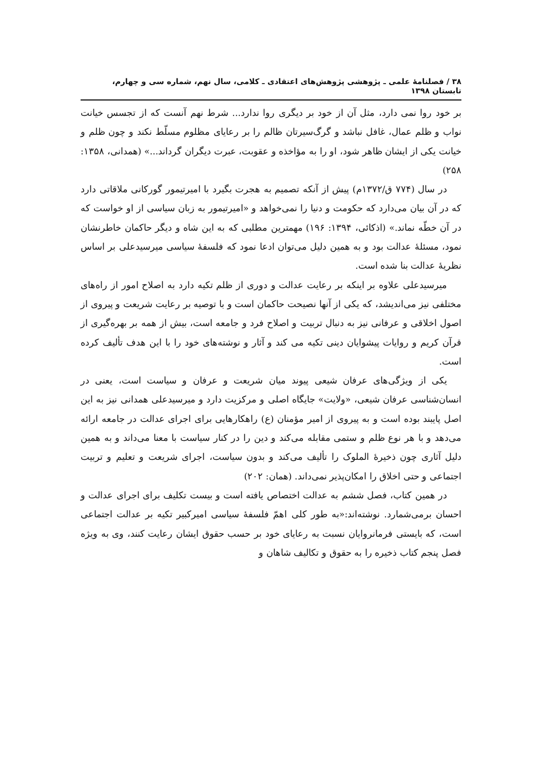۳۸ / فصلنامهٔ علمی ـ پژوهشی پژوهش‌های اعتقادی ـ کلامی، سال نهم، شماره سی و چهارم، تابستان ۱۳۹۸
بر خود روا نمی دارد، مثل آن از خود بر دیگری روا ندارد... شرط نهم آنست که از تجسس خیانت نواب و ظلم عمال، غافل نباشد و گرگ‌سیرتان ظالم را بر رعایای مظلوم مسلّط نکند و چون ظلم و خیانت یکی از ایشان ظاهر شود، او را به مؤاخذه و عقوبت، عبرت دیگران گرداند...» (همدانی، ۱۳۵۸: ۲۵۸)
در سال (۷۷۴ ق/۱۳۷۲م) پیش از آنکه تصمیم به هجرت بگیرد با امیرتیمور گورکانی ملاقاتی دارد که در آن بیان می‌دارد که حکومت و دنیا را نمی‌خواهد و «امیرتیمور به زبان سیاسی از او خواست که در آن خطّه نماند.» (اذکائی، ۱۳۹۴: ۱۹۶) مهمترین مطلبی که به این شاه و دیگر حاکمان خاطرنشان نمود، مسئلهٔ عدالت بود و به همین دلیل می‌توان ادعا نمود که فلسفهٔ سیاسی میرسیدعلی بر اساس نظریهٔ عدالت بنا شده است.
میرسیدعلی علاوه بر اینکه بر رعایت عدالت و دوری از ظلم تکیه دارد به اصلاح امور از راه‌های مختلفی نیز می‌اندیشد، که یکی از آنها نصیحت حاکمان است و با توصیه بر رعایت شریعت و پیروی از اصول اخلاقی و عرفانی نیز به دنبال تربیت و اصلاح فرد و جامعه است، بیش از همه بر بهره‌گیری از قرآن کریم و روایات پیشوایان دینی تکیه می کند و آثار و نوشته‌های خود را با این هدف تألیف کرده است.
یکی از ویژگی‌های عرفان شیعی پیوند میان شریعت و عرفان و سیاست است، یعنی در انسان‌شناسی عرفان شیعی، «ولایت» جایگاه اصلی و مرکزیت دارد و میرسیدعلی همدانی نیز به این اصل پایبند بوده است و به پیروی از امیر مؤمنان (ع) راهکارهایی برای اجرای عدالت در جامعه ارائه می‌دهد و با هر نوع ظلم و ستمی مقابله می‌کند و دین را در کنار سیاست با معنا می‌داند و به همین دلیل آثاری چون ذخیرهٔ الملوک را تألیف می‌کند و بدون سیاست، اجرای شریعت و تعلیم و تربیت اجتماعی و حتی اخلاق را امکان‌پذیر نمی‌داند. (همان: ۲۰۲)
در همین کتاب، فصل ششم به عدالت اختصاص یافته است و بیست تکلیف برای اجرای عدالت و احسان برمی‌شمارد. نوشته‌اند:«به طور کلی اهمّ فلسفهٔ سیاسی امیرکبیر تکیه بر عدالت اجتماعی است، که بایستی فرمانروایان نسبت به رعایای خود بر حسب حقوق ایشان رعایت کنند، وی به ویژه فصل پنجم کتاب ذخیره را به حقوق و تکالیف شاهان و